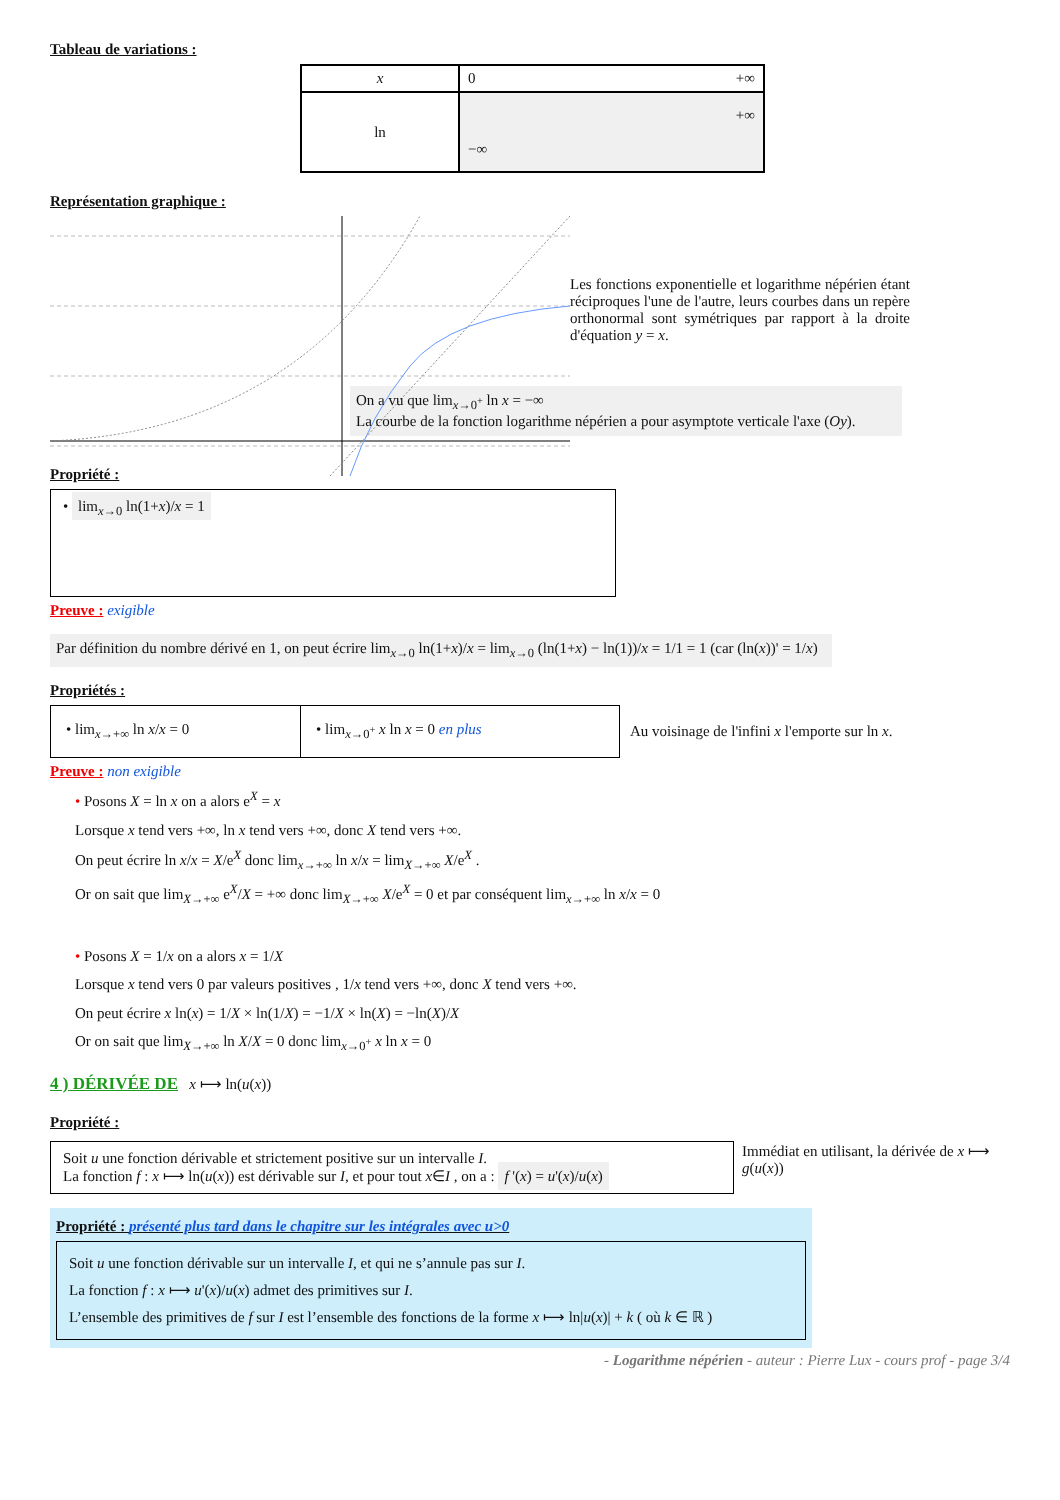Tableau de variations :
| x | 0 +∞ |
| ln | +∞ −∞ |
Représentation graphique :
Les fonctions exponentielle et logarithme népérien étant réciproques l'une de l'autre, leurs courbes dans un repère orthonormal sont symétriques par rapport à la droite d'équation y = x.
On a vu que lim<sub>x→0<sup>+</sup></sub> ln x = −∞
La courbe de la fonction logarithme népérien a pour asymptote verticale l'axe (Oy).
Propriété :
• lim<sub>x→0</sub> ln(1+x)/x = 1
Preuve : exigible
Par définition du nombre dérivé en 1, on peut écrire lim<sub>x→0</sub> ln(1+x)/x = lim<sub>x→0</sub> (ln(1+x) − ln(1))/x = 1/1 = 1 (car (ln(x))' = 1/x)
Propriétés :
| • lim<sub>x→+∞</sub> ln x / x = 0 | • lim<sub>x→0<sup>+</sup></sub> x ln x = 0 en plus |
Au voisinage de l'infini x l'emporte sur ln x.
Preuve : non exigible
• Posons X = ln x on a alors e<sup>X</sup> = x
Lorsque x tend vers +∞, ln x tend vers +∞, donc X tend vers +∞.
On peut écrire ln x/x = X/e<sup>X</sup> donc lim<sub>x→+∞</sub> ln x/x = lim<sub>X→+∞</sub> X/e<sup>X</sup> .
Or on sait que lim<sub>X→+∞</sub> e<sup>X</sup>/X = +∞ donc lim<sub>X→+∞</sub> X/e<sup>X</sup> = 0 et par conséquent lim<sub>x→+∞</sub> ln x/x = 0
• Posons X = 1/x on a alors x = 1/X
Lorsque x tend vers 0 par valeurs positives , 1/x tend vers +∞, donc X tend vers +∞.
On peut écrire x ln(x) = 1/X × ln(1/X) = −1/X × ln(X) = −ln(X)/X
Or on sait que lim<sub>X→+∞</sub> ln X/X = 0 donc lim<sub>x→0<sup>+</sup></sub> x ln x = 0
4 ) DÉRIVÉE DE x ⟼ ln(u(x))
Propriété :
Soit u une fonction dérivable et strictement positive sur un intervalle I.
La fonction f : x ⟼ ln(u(x)) est dérivable sur I, et pour tout x∈I , on a : f '(x) = u'(x)/u(x)
Immédiat en utilisant, la dérivée de x ⟼ g(u(x))
Propriété : présenté plus tard dans le chapitre sur les intégrales avec u>0
Soit u une fonction dérivable sur un intervalle I, et qui ne s’annule pas sur I.
La fonction f : x ⟼ u'(x)/u(x) admet des primitives sur I.
L’ensemble des primitives de f sur I est l’ensemble des fonctions de la forme x ⟼ ln|u(x)| + k ( où k ∈ ℝ )
- Logarithme népérien - auteur : Pierre Lux - cours prof - page 3/4